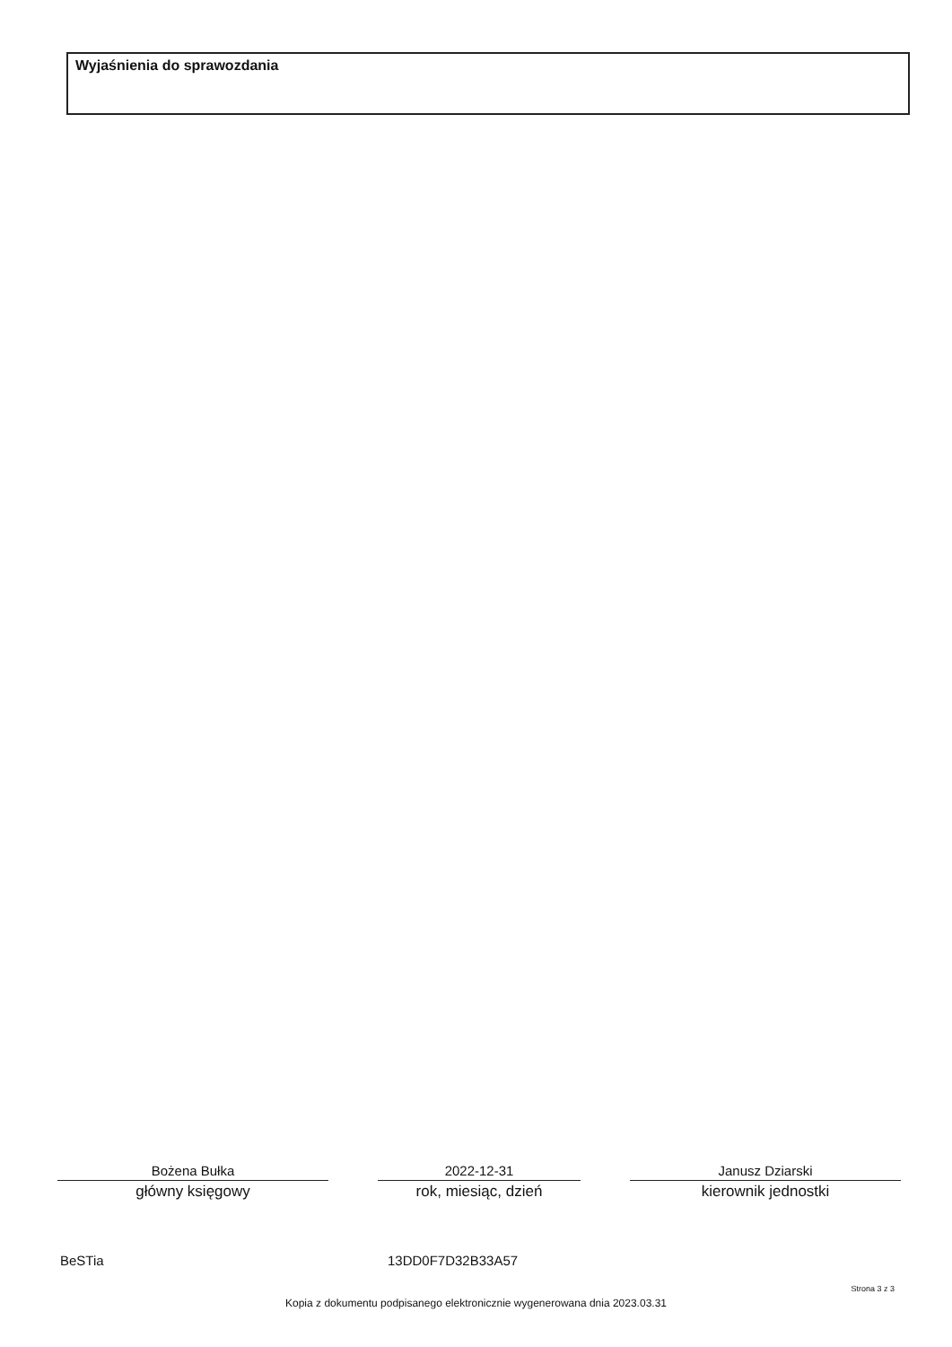Wyjaśnienia do sprawozdania
Bożena Bułka
główny księgowy
2022-12-31
rok, miesiąc, dzień
Janusz Dziarski
kierownik jednostki
BeSTia 13DD0F7D32B33A57
Strona 3 z 3
Kopia z dokumentu podpisanego elektronicznie wygenerowana dnia 2023.03.31